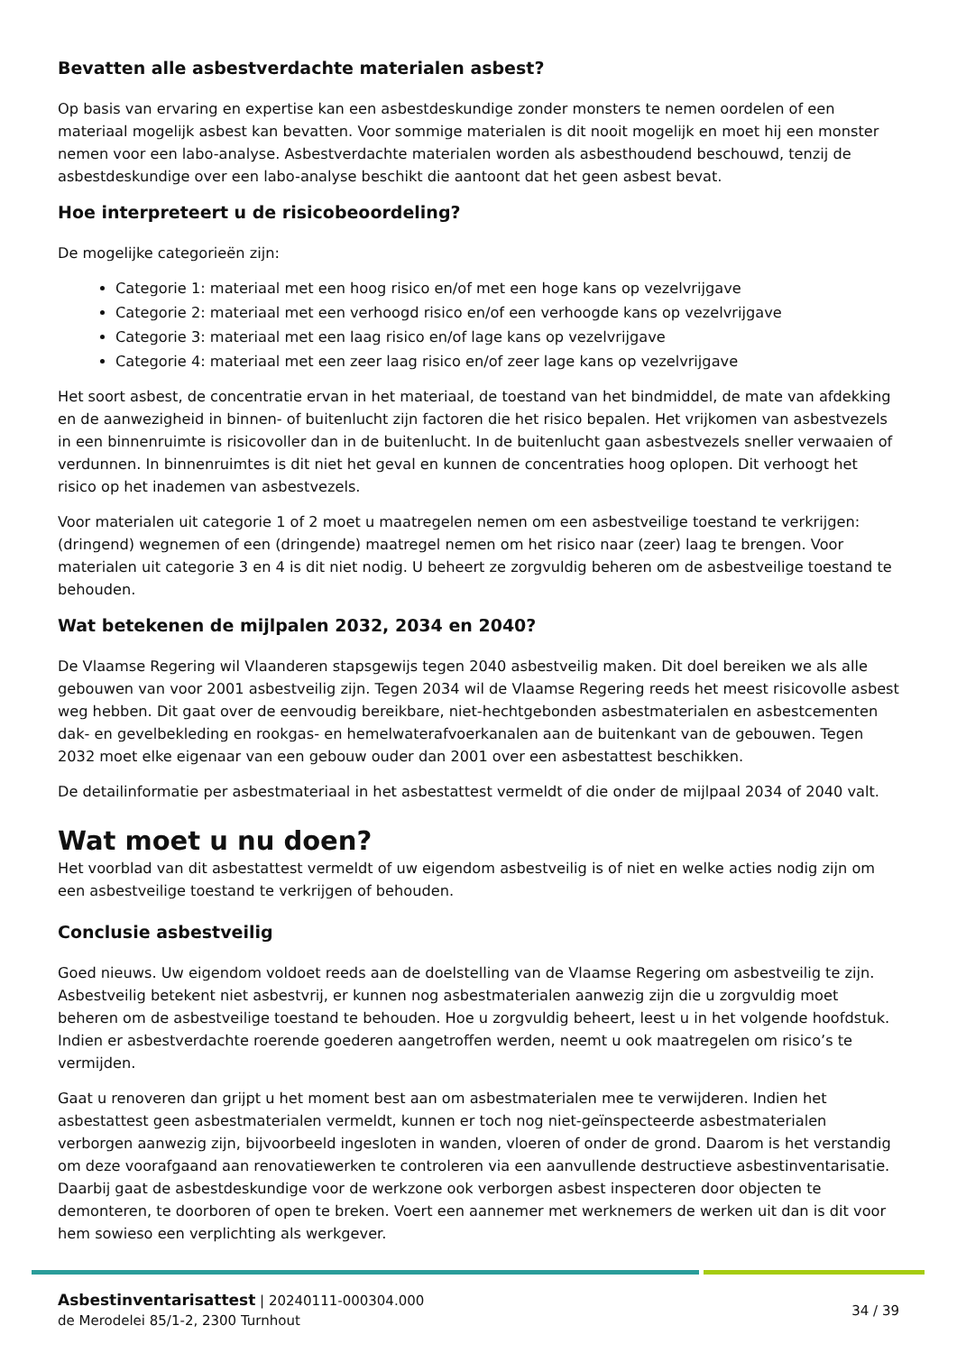Bevatten alle asbestverdachte materialen asbest?
Op basis van ervaring en expertise kan een asbestdeskundige zonder monsters te nemen oordelen of een materiaal mogelijk asbest kan bevatten. Voor sommige materialen is dit nooit mogelijk en moet hij een monster nemen voor een labo-analyse. Asbestverdachte materialen worden als asbesthoudend beschouwd, tenzij de asbestdeskundige over een labo-analyse beschikt die aantoont dat het geen asbest bevat.
Hoe interpreteert u de risicobeoordeling?
De mogelijke categorieën zijn:
Categorie 1: materiaal met een hoog risico en/of met een hoge kans op vezelvrijgave
Categorie 2: materiaal met een verhoogd risico en/of een verhoogde kans op vezelvrijgave
Categorie 3: materiaal met een laag risico en/of lage kans op vezelvrijgave
Categorie 4: materiaal met een zeer laag risico en/of zeer lage kans op vezelvrijgave
Het soort asbest, de concentratie ervan in het materiaal, de toestand van het bindmiddel, de mate van afdekking en de aanwezigheid in binnen- of buitenlucht zijn factoren die het risico bepalen. Het vrijkomen van asbestvezels in een binnenruimte is risicovoller dan in de buitenlucht. In de buitenlucht gaan asbestvezels sneller verwaaien of verdunnen. In binnenruimtes is dit niet het geval en kunnen de concentraties hoog oplopen. Dit verhoogt het risico op het inademen van asbestvezels.
Voor materialen uit categorie 1 of 2 moet u maatregelen nemen om een asbestveilige toestand te verkrijgen: (dringend) wegnemen of een (dringende) maatregel nemen om het risico naar (zeer) laag te brengen. Voor materialen uit categorie 3 en 4 is dit niet nodig. U beheert ze zorgvuldig beheren om de asbestveilige toestand te behouden.
Wat betekenen de mijlpalen 2032, 2034 en 2040?
De Vlaamse Regering wil Vlaanderen stapsgewijs tegen 2040 asbestveilig maken. Dit doel bereiken we als alle gebouwen van voor 2001 asbestveilig zijn. Tegen 2034 wil de Vlaamse Regering reeds het meest risicovolle asbest weg hebben. Dit gaat over de eenvoudig bereikbare, niet-hechtgebonden asbestmaterialen en asbestcementen dak- en gevelbekleding en rookgas- en hemelwaterafvoerkanalen aan de buitenkant van de gebouwen. Tegen 2032 moet elke eigenaar van een gebouw ouder dan 2001 over een asbestattest beschikken.
De detailinformatie per asbestmateriaal in het asbestattest vermeldt of die onder de mijlpaal 2034 of 2040 valt.
Wat moet u nu doen?
Het voorblad van dit asbestattest vermeldt of uw eigendom asbestveilig is of niet en welke acties nodig zijn om een asbestveilige toestand te verkrijgen of behouden.
Conclusie asbestveilig
Goed nieuws. Uw eigendom voldoet reeds aan de doelstelling van de Vlaamse Regering om asbestveilig te zijn. Asbestveilig betekent niet asbestvrij, er kunnen nog asbestmaterialen aanwezig zijn die u zorgvuldig moet beheren om de asbestveilige toestand te behouden. Hoe u zorgvuldig beheert, leest u in het volgende hoofdstuk. Indien er asbestverdachte roerende goederen aangetroffen werden, neemt u ook maatregelen om risico’s te vermijden.
Gaat u renoveren dan grijpt u het moment best aan om asbestmaterialen mee te verwijderen. Indien het asbestattest geen asbestmaterialen vermeldt, kunnen er toch nog niet-geïnspecteerde asbestmaterialen verborgen aanwezig zijn, bijvoorbeeld ingesloten in wanden, vloeren of onder de grond. Daarom is het verstandig om deze voorafgaand aan renovatiewerken te controleren via een aanvullende destructieve asbestinventarisatie. Daarbij gaat de asbestdeskundige voor de werkzone ook verborgen asbest inspecteren door objecten te demonteren, te doorboren of open te breken. Voert een aannemer met werknemers de werken uit dan is dit voor hem sowieso een verplichting als werkgever.
Asbestinventarisattest | 20240111-000304.000
de Merodelei 85/1-2, 2300 Turnhout
34 / 39